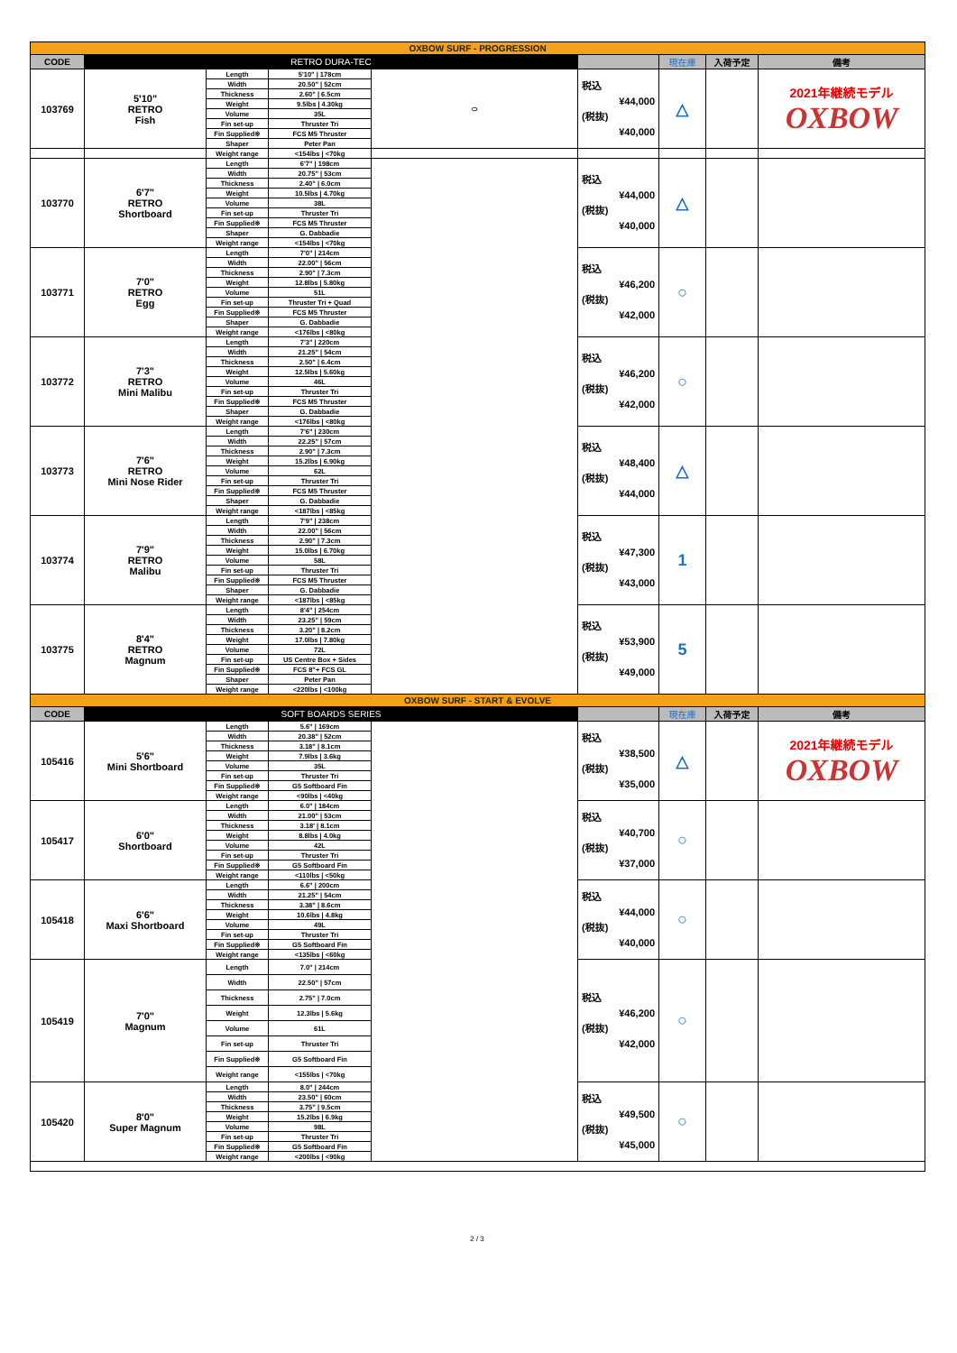| OXBOW SURF - PROGRESSION | | | | | | | | |
| CODE | RETRO DURA-TEC | | | | | 現在庫 | 入荷予定 | 備考 |
| 103769 | 5'10" RETRO Fish | Length | 5'10" / 178cm | ⬭ | 税込 ¥44,000 (税抜) ¥40,000 | △ | | 2021年継続モデル OXBOW |
| | | Width | 20.50" / 52cm | | | | | |
| | | Thickness | 2.60" / 6.5cm | | | | | |
| | | Weight | 9.5lbs / 4.30kg | | | | | |
| | | Volume | 35L | | | | | |
| | | Fin set-up | Thruster Tri | | | | | |
| | | Fin Supplied※ | FCS M5 Thruster | | | | | |
| | | Shaper | Peter Pan | | | | | |
| | | Weight range | <154lbs / <70kg | | | | | |
| 103770 | 6'7" RETRO Shortboard | Length | 6'7" / 198cm | | 税込 ¥44,000 (税抜) ¥40,000 | △ | | |
| | | Width | 20.75" / 53cm | | | | | |
| | | Thickness | 2.40" / 6.0cm | | | | | |
| | | Weight | 10.5lbs / 4.70kg | | | | | |
| | | Volume | 38L | | | | | |
| | | Fin set-up | Thruster Tri | | | | | |
| | | Fin Supplied※ | FCS M5 Thruster | | | | | |
| | | Shaper | G. Dabbadie | | | | | |
| | | Weight range | <154lbs / <70kg | | | | | |
| 103771 | 7'0" RETRO Egg | Length | 7'0" / 214cm | | 税込 ¥46,200 (税抜) ¥42,000 | ○ | | |
| | | Width | 22.00" / 56cm | | | | | |
| | | Thickness | 2.90" / 7.3cm | | | | | |
| | | Weight | 12.8lbs / 5.80kg | | | | | |
| | | Volume | 51L | | | | | |
| | | Fin set-up | Thruster Tri + Quad | | | | | |
| | | Fin Supplied※ | FCS M5 Thruster | | | | | |
| | | Shaper | G. Dabbadie | | | | | |
| | | Weight range | <176lbs / <80kg | | | | | |
| 103772 | 7'3" RETRO Mini Malibu | Length | 7'3" / 220cm | | 税込 ¥46,200 (税抜) ¥42,000 | ○ | | |
| | | Width | 21.25" / 54cm | | | | | |
| | | Thickness | 2.50" / 6.4cm | | | | | |
| | | Weight | 12.5lbs / 5.60kg | | | | | |
| | | Volume | 46L | | | | | |
| | | Fin set-up | Thruster Tri | | | | | |
| | | Fin Supplied※ | FCS M5 Thruster | | | | | |
| | | Shaper | G. Dabbadie | | | | | |
| | | Weight range | <176lbs / <80kg | | | | | |
| 103773 | 7'6" RETRO Mini Nose Rider | Length | 7'6" / 230cm | | 税込 ¥48,400 (税抜) ¥44,000 | △ | | |
| | | Width | 22.25" / 57cm | | | | | |
| | | Thickness | 2.90" / 7.3cm | | | | | |
| | | Weight | 15.2lbs / 6.90kg | | | | | |
| | | Volume | 62L | | | | | |
| | | Fin set-up | Thruster Tri | | | | | |
| | | Fin Supplied※ | FCS M5 Thruster | | | | | |
| | | Shaper | G. Dabbadie | | | | | |
| | | Weight range | <187lbs / <85kg | | | | | |
| 103774 | 7'9" RETRO Malibu | Length | 7'9" / 238cm | | 税込 ¥47,300 (税抜) ¥43,000 | 1 | | |
| | | Width | 22.00" / 56cm | | | | | |
| | | Thickness | 2.90" / 7.3cm | | | | | |
| | | Weight | 15.0lbs / 6.70kg | | | | | |
| | | Volume | 58L | | | | | |
| | | Fin set-up | Thruster Tri | | | | | |
| | | Fin Supplied※ | FCS M5 Thruster | | | | | |
| | | Shaper | G. Dabbadie | | | | | |
| | | Weight range | <187lbs / <85kg | | | | | |
| 103775 | 8'4" RETRO Magnum | Length | 8'4" / 254cm | | 税込 ¥53,900 (税抜) ¥49,000 | 5 | | |
| | | Width | 23.25" / 59cm | | | | | |
| | | Thickness | 3.20" / 8.2cm | | | | | |
| | | Weight | 17.0lbs / 7.80kg | | | | | |
| | | Volume | 72L | | | | | |
| | | Fin set-up | US Centre Box + Sides | | | | | |
| | | Fin Supplied※ | FCS 8"+ FCS GL | | | | | |
| | | Shaper | Peter Pan | | | | | |
| | | Weight range | <220lbs / <100kg | | | | | |
| OXBOW SURF - START & EVOLVE | | | | | | | | |
| CODE | SOFT BOARDS SERIES | | | | | 現在庫 | 入荷予定 | 備考 |
| 105416 | 5'6" Mini Shortboard | Length | 5.6" / 169cm | | 税込 ¥38,500 (税抜) ¥35,000 | △ | | 2021年継続モデル OXBOW |
| | | Width | 20.38" / 52cm | | | | | |
| | | Thickness | 3.18" / 8.1cm | | | | | |
| | | Weight | 7.9lbs / 3.6kg | | | | | |
| | | Volume | 35L | | | | | |
| | | Fin set-up | Thruster Tri | | | | | |
| | | Fin Supplied※ | G5 Softboard Fin | | | | | |
| | | Weight range | <90lbs / <40kg | | | | | |
| 105417 | 6'0" Shortboard | Length | 6.0" / 184cm | | 税込 ¥40,700 (税抜) ¥37,000 | ○ | | |
| | | Width | 21.00" / 53cm | | | | | |
| | | Thickness | 3.18' / 8.1cm | | | | | |
| | | Weight | 8.8lbs / 4.0kg | | | | | |
| | | Volume | 42L | | | | | |
| | | Fin set-up | Thruster Tri | | | | | |
| | | Fin Supplied※ | G5 Softboard Fin | | | | | |
| | | Weight range | <110lbs / <50kg | | | | | |
| 105418 | 6'6" Maxi Shortboard | Length | 6.6" / 200cm | | 税込 ¥44,000 (税抜) ¥40,000 | ○ | | |
| | | Width | 21.25" / 54cm | | | | | |
| | | Thickness | 3.38" / 8.6cm | | | | | |
| | | Weight | 10.6lbs / 4.8kg | | | | | |
| | | Volume | 49L | | | | | |
| | | Fin set-up | Thruster Tri | | | | | |
| | | Fin Supplied※ | G5 Softboard Fin | | | | | |
| | | Weight range | <135lbs / <60kg | | | | | |
| 105419 | 7'0" Magnum | Length | 7.0" / 214cm | | 税込 ¥46,200 (税抜) ¥42,000 | ○ | | |
| | | Width | 22.50" / 57cm | | | | | |
| | | Thickness | 2.75" / 7.0cm | | | | | |
| | | Weight | 12.3lbs / 5.6kg | | | | | |
| | | Volume | 61L | | | | | |
| | | Fin set-up | Thruster Tri | | | | | |
| | | Fin Supplied※ | G5 Softboard Fin | | | | | |
| | | Weight range | <155lbs / <70kg | | | | | |
| 105420 | 8'0" Super Magnum | Length | 8.0" / 244cm | | 税込 ¥49,500 (税抜) ¥45,000 | ○ | | |
| | | Width | 23.50" / 60cm | | | | | |
| | | Thickness | 3.75" / 9.5cm | | | | | |
| | | Weight | 15.2lbs / 6.9kg | | | | | |
| | | Volume | 98L | | | | | |
| | | Fin set-up | Thruster Tri | | | | | |
| | | Fin Supplied※ | G5 Softboard Fin | | | | | |
| | | Weight range | <200lbs / <90kg | | | | | |
2 / 3